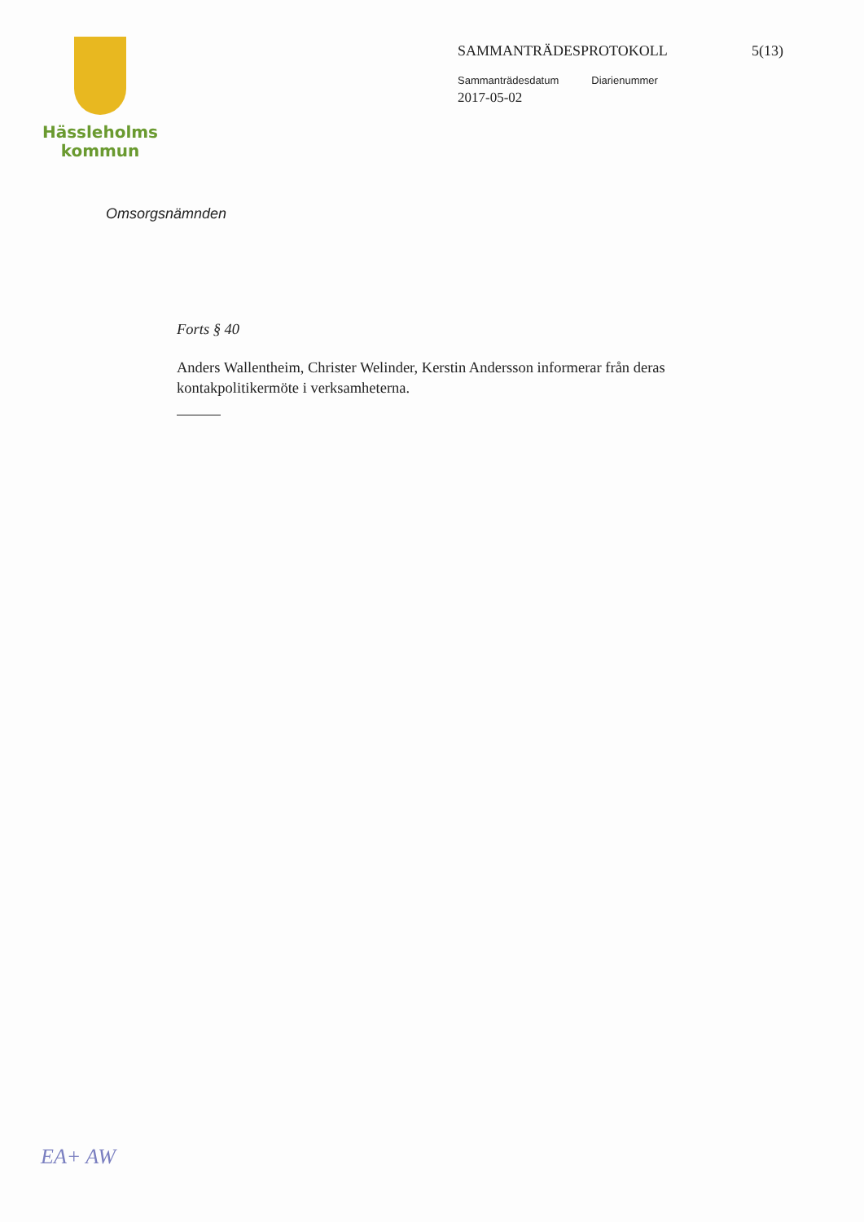Hässleholms
kommun
SAMMANTRÄDESPROTOKOLL 5(13)
Sammanträdesdatum Diarienummer
2017-05-02
Omsorgsnämnden
Forts § 40
Anders Wallentheim, Christer Welinder, Kerstin Andersson informerar från deras kontakpolitikermöte i verksamheterna.
EA+ AW